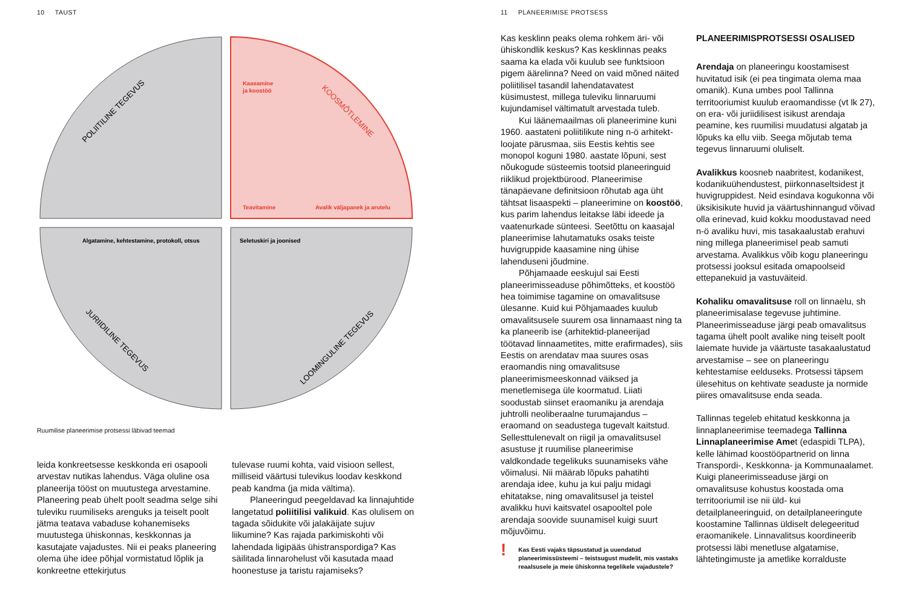10 TAUST
POLIITILINE TEGEVUS
KOOSMÕTLEMINE
JURIIDILINE TEGEVUS
LOOMINGULINE TEGEVUS
Kaasamine
ja koostöö
Teavitamine
Avalik väljapanek ja arutelu
Algatamine, kehtestamine, protokoll, otsus
Seletuskiri ja joonised
Ruumilise planeerimise protsessi läbivad teemad
leida konkreetsesse keskkonda eri osapooli arvestav nutikas lahendus. Väga oluline osa planeerija tööst on muutustega arvestamine. Planeering peab ühelt poolt seadma selge sihi tuleviku ruumiliseks arenguks ja teiselt poolt jätma teatava vabaduse kohanemiseks muutustega ühiskonnas, keskkonnas ja kasutajate vajadustes. Nii ei peaks planeering olema ühe idee põhjal vormistatud lõplik ja konkreetne ettekirjutus
tulevase ruumi kohta, vaid visioon sellest, milliseid väärtusi tulevikus loodav keskkond peab kandma (ja mida vältima).
Planeeringud peegeldavad ka linnajuhtide langetatud poliitilisi valikuid. Kas olulisem on tagada sõidukite või jalakäijate sujuv liikumine? Kas rajada parkimiskohti või lahendada ligipääs ühistranspordiga? Kas säilitada linnarohelust või kasutada maad hoonestuse ja taristu rajamiseks?
11 PLANEERIMISE PROTSESS
Kas kesklinn peaks olema rohkem äri- või ühiskondlik keskus? Kas kesklinnas peaks saama ka elada või kuulub see funktsioon pigem äärelinna? Need on vaid mõned näited poliitilisel tasandil lahendatavatest küsimustest, millega tuleviku linnaruumi kujundamisel vältimatult arvestada tuleb.
Kui läänemaailmas oli planeerimine kuni 1960. aastateni poliitilikute ning n-ö arhitekt-loojate pärusmaa, siis Eestis kehtis see monopol koguni 1980. aastate lõpuni, sest nõukogude süsteemis tootsid planeeringuid riiklikud projektbürood. Planeerimise tänapäevane definitsioon rõhutab aga üht tähtsat lisaaspekti – planeerimine on koostöö, kus parim lahendus leitakse läbi ideede ja vaatenurkade sünteesi. Seetõttu on kaasajal planeerimise lahutamatuks osaks teiste huvigruppide kaasamine ning ühise lahenduseni jõudmine.
Põhjamaade eeskujul sai Eesti planeerimisseaduse põhimõtteks, et koostöö hea toimimise tagamine on omavalitsuse ülesanne. Kuid kui Põhjamaades kuulub omavalitsusele suurem osa linnamaast ning ta ka planeerib ise (arhitektid-planeerijad töötavad linnaametites, mitte erafirmades), siis Eestis on arendatav maa suures osas eraomandis ning omavalitsuse planeerimismeeskonnad väiksed ja menetlemisega üle koormatud. Liiati soodustab siinset eraomaniku ja arendaja juhtrolli neoliberaalne turumajandus – eraomand on seadustega tugevalt kaitstud. Sellesttulenevalt on riigil ja omavalitsusel asustuse jt ruumilise planeerimise valdkondade tegelikuks suunamiseks vähe võimalusi. Nii määrab lõpuks pahatihti arendaja idee, kuhu ja kui palju midagi ehitatakse, ning omavalitsusel ja teistel avalikku huvi kaitsvatel osapooltel pole arendaja soovide suunamisel kuigi suurt mõjuvõimu.
!
Kas Eesti vajaks täpsustatud ja uuendatud planeerimissüsteemi – teistsugust mudelit, mis vastaks reaalsusele ja meie ühiskonna tegelikele vajadustele?
PLANEERIMISPROTSESSI OSALISED
Arendaja on planeeringu koostamisest huvitatud isik (ei pea tingimata olema maa omanik). Kuna umbes pool Tallinna territooriumist kuulub eraomandisse (vt lk 27), on era- või juriidilisest isikust arendaja peamine, kes ruumilisi muudatusi algatab ja lõpuks ka ellu viib. Seega mõjutab tema tegevus linnaruumi oluliselt.
Avalikkus koosneb naabritest, kodanikest, kodanikuühendustest, piirkonnaseltsidest jt huvigruppidest. Neid esindava kogukonna või üksikisikute huvid ja väärtushinnangud võivad olla erinevad, kuid kokku moodustavad need n-ö avaliku huvi, mis tasakaalustab erahuvi ning millega planeerimisel peab samuti arvestama. Avalikkus võib kogu planeeringu protsessi jooksul esitada omapoolseid ettepanekuid ja vastuväiteid.
Kohaliku omavalitsuse roll on linnaelu, sh planeerimisalase tegevuse juhtimine. Planeerimisseaduse järgi peab omavalitsus tagama ühelt poolt avalike ning teiselt poolt laiemate huvide ja väärtuste tasakaalustatud arvestamise – see on planeeringu kehtestamise eelduseks. Protsessi täpsem ülesehitus on kehtivate seaduste ja normide piires omavalitsuse enda seada.
Tallinnas tegeleb ehitatud keskkonna ja linnaplaneerimise teemadega Tallinna Linnaplaneerimise Amet (edaspidi TLPA), kelle lähimad koostööpartnerid on linna Transpordi-, Keskkonna- ja Kommunaalamet. Kuigi planeerimisseaduse järgi on omavalitsuse kohustus koostada oma territooriumil ise nii üld- kui detailplaneeringuid, on detailplaneeringute koostamine Tallinnas üldiselt delegeeritud eraomanikele. Linnavalitsus koordineerib protsessi läbi menetluse algatamise, lähtetingimuste ja ametlike korralduste